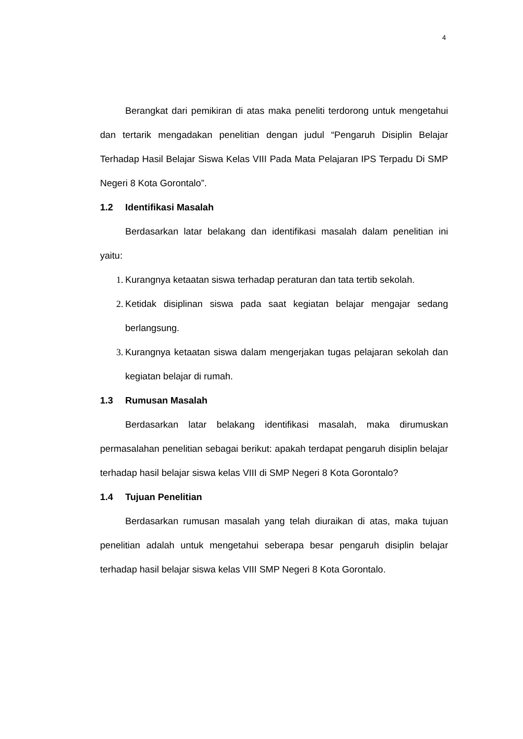4
Berangkat dari pemikiran di atas maka peneliti terdorong untuk mengetahui dan tertarik mengadakan penelitian dengan judul “Pengaruh Disiplin Belajar Terhadap Hasil Belajar Siswa Kelas VIII Pada Mata Pelajaran IPS Terpadu Di SMP Negeri 8 Kota Gorontalo”.
1.2 Identifikasi Masalah
Berdasarkan latar belakang dan identifikasi masalah dalam penelitian ini yaitu:
1. Kurangnya ketaatan siswa terhadap peraturan dan tata tertib sekolah.
2. Ketidak disiplinan siswa pada saat kegiatan belajar mengajar sedang berlangsung.
3. Kurangnya ketaatan siswa dalam mengerjakan tugas pelajaran sekolah dan kegiatan belajar di rumah.
1.3 Rumusan Masalah
Berdasarkan latar belakang identifikasi masalah, maka dirumuskan permasalahan penelitian sebagai berikut: apakah terdapat pengaruh disiplin belajar terhadap hasil belajar siswa kelas VIII di SMP Negeri 8 Kota Gorontalo?
1.4 Tujuan Penelitian
Berdasarkan rumusan masalah yang telah diuraikan di atas, maka tujuan penelitian adalah untuk mengetahui seberapa besar pengaruh disiplin belajar terhadap hasil belajar siswa kelas VIII SMP Negeri 8 Kota Gorontalo.